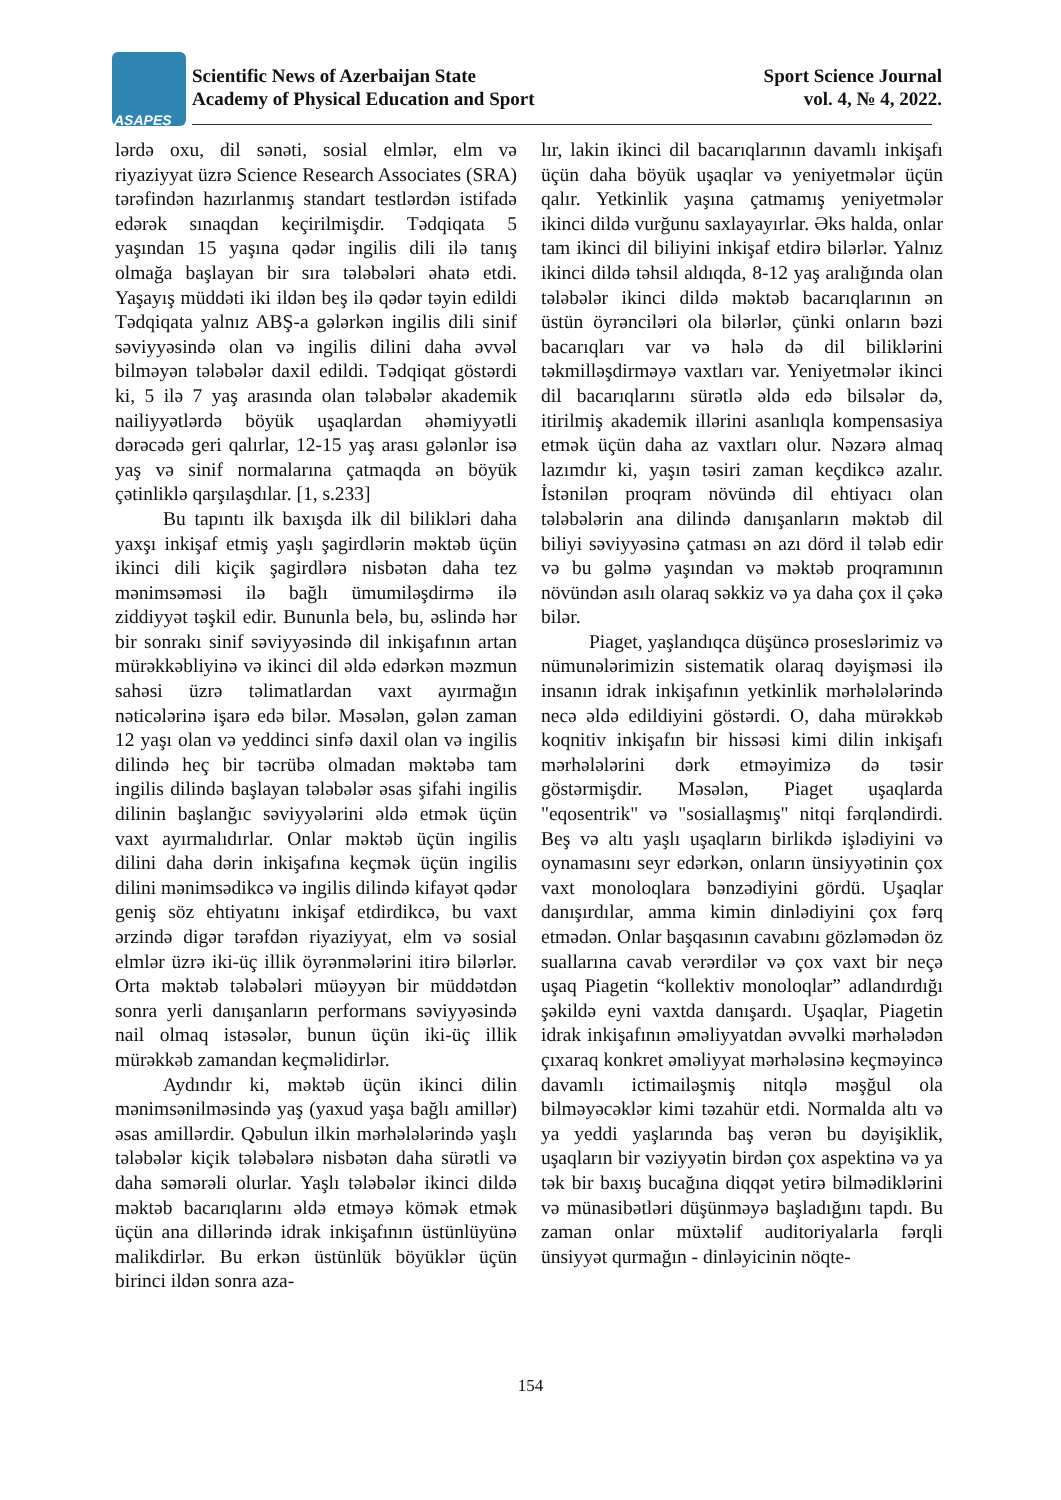ASAPES
Scientific News of Azerbaijan State
Academy of Physical Education and Sport
Sport Science Journal
vol. 4, № 4, 2022.
lərdə oxu, dil sənəti, sosial elmlər, elm və riyaziyyat üzrə Science Research Associates (SRA) tərəfindən hazırlanmış standart testlərdən istifadə edərək sınaqdan keçirilmişdir. Tədqiqata 5 yaşından 15 yaşına qədər ingilis dili ilə tanış olmağa başlayan bir sıra tələbələri əhatə etdi. Yaşayış müddəti iki ildən beş ilə qədər təyin edildi Tədqiqata yalnız ABŞ-a gələrkən ingilis dili sinif səviyyəsində olan və ingilis dilini daha əvvəl bilməyən tələbələr daxil edildi. Tədqiqat göstərdi ki, 5 ilə 7 yaş arasında olan tələbələr akademik nailiyyətlərdə böyük uşaqlardan əhəmiyyətli dərəcədə geri qalırlar, 12-15 yaş arası gələnlər isə yaş və sinif normalarına çatmaqda ən böyük çətinliklə qarşılaşdılar. [1, s.233]
Bu tapıntı ilk baxışda ilk dil bilikləri daha yaxşı inkişaf etmiş yaşlı şagirdlərin məktəb üçün ikinci dili kiçik şagirdlərə nisbətən daha tez mənimsəməsi ilə bağlı ümumiləşdirmə ilə ziddiyyət təşkil edir. Bununla belə, bu, əslində hər bir sonrakı sinif səviyyəsində dil inkişafının artan mürəkkəbliyinə və ikinci dil əldə edərkən məzmun sahəsi üzrə təlimatlardan vaxt ayırmağın nəticələrinə işarə edə bilər. Məsələn, gələn zaman 12 yaşı olan və yeddinci sinfə daxil olan və ingilis dilində heç bir təcrübə olmadan məktəbə tam ingilis dilində başlayan tələbələr əsas şifahi ingilis dilinin başlanğıc səviyyələrini əldə etmək üçün vaxt ayırmalıdırlar. Onlar məktəb üçün ingilis dilini daha dərin inkişafına keçmək üçün ingilis dilini mənimsədikcə və ingilis dilində kifayət qədər geniş söz ehtiyatını inkişaf etdirdikcə, bu vaxt ərzində digər tərəfdən riyaziyyat, elm və sosial elmlər üzrə iki-üç illik öyrənmələrini itirə bilərlər. Orta məktəb tələbələri müəyyən bir müddətdən sonra yerli danışanların performans səviyyəsində nail olmaq istəsələr, bunun üçün iki-üç illik mürəkkəb zamandan keçməlidirlər.
Aydındır ki, məktəb üçün ikinci dilin mənimsənilməsində yaş (yaxud yaşa bağlı amillər) əsas amillərdir. Qəbulun ilkin mərhələlərində yaşlı tələbələr kiçik tələbələrə nisbətən daha sürətli və daha səmərəli olurlar. Yaşlı tələbələr ikinci dildə məktəb bacarıqlarını əldə etməyə kömək etmək üçün ana dillərində idrak inkişafının üstünlüyünə malikdirlər. Bu erkən üstünlük böyüklər üçün birinci ildən sonra aza-
lır, lakin ikinci dil bacarıqlarının davamlı inkişafı üçün daha böyük uşaqlar və yeniyetmələr üçün qalır. Yetkinlik yaşına çatmamış yeniyetmələr ikinci dildə vurğunu saxlayayırlar. Əks halda, onlar tam ikinci dil biliyini inkişaf etdirə bilərlər. Yalnız ikinci dildə təhsil aldıqda, 8-12 yaş aralığında olan tələbələr ikinci dildə məktəb bacarıqlarının ən üstün öyrənciləri ola bilərlər, çünki onların bəzi bacarıqları var və hələ də dil biliklərini təkmilləşdirməyə vaxtları var. Yeniyetmələr ikinci dil bacarıqlarını sürətlə əldə edə bilsələr də, itirilmiş akademik illərini asanlıqla kompensasiya etmək üçün daha az vaxtları olur. Nəzərə almaq lazımdır ki, yaşın təsiri zaman keçdikcə azalır. İstənilən proqram növündə dil ehtiyacı olan tələbələrin ana dilində danışanların məktəb dil biliyi səviyyəsinə çatması ən azı dörd il tələb edir və bu gəlmə yaşından və məktəb proqramının növündən asılı olaraq səkkiz və ya daha çox il çəkə bilər.
Piaget, yaşlandıqca düşüncə proseslərimiz və nümunələrimizin sistematik olaraq dəyişməsi ilə insanın idrak inkişafının yetkinlik mərhələlərində necə əldə edildiyini göstərdi. O, daha mürəkkəb koqnitiv inkişafın bir hissəsi kimi dilin inkişafı mərhələlərini dərk etməyimizə də təsir göstərmişdir. Məsələn, Piaget uşaqlarda "eqosentrik" və "sosiallaşmış" nitqi fərqləndirdi. Beş və altı yaşlı uşaqların birlikdə işlədiyini və oynamasını seyr edərkən, onların ünsiyyətinin çox vaxt monoloqlara bənzədiyini gördü. Uşaqlar danışırdılar, amma kimin dinlədiyini çox fərq etmədən. Onlar başqasının cavabını gözləmədən öz suallarına cavab verərdilər və çox vaxt bir neçə uşaq Piagetin “kollektiv monoloqlar” adlandırdığı şəkildə eyni vaxtda danışardı. Uşaqlar, Piagetin idrak inkişafının əməliyyatdan əvvəlki mərhələdən çıxaraq konkret əməliyyat mərhələsinə keçməyincə davamlı ictimailəşmiş nitqlə məşğul ola bilməyəcəklər kimi təzahür etdi. Normalda altı və ya yeddi yaşlarında baş verən bu dəyişiklik, uşaqların bir vəziyyətin birdən çox aspektinə və ya tək bir baxış bucağına diqqət yetirə bilmədiklərini və münasibətləri düşünməyə başladığını tapdı. Bu zaman onlar müxtəlif auditoriyalarla fərqli ünsiyyət qurmağın - dinləyicinin nöqte-
154